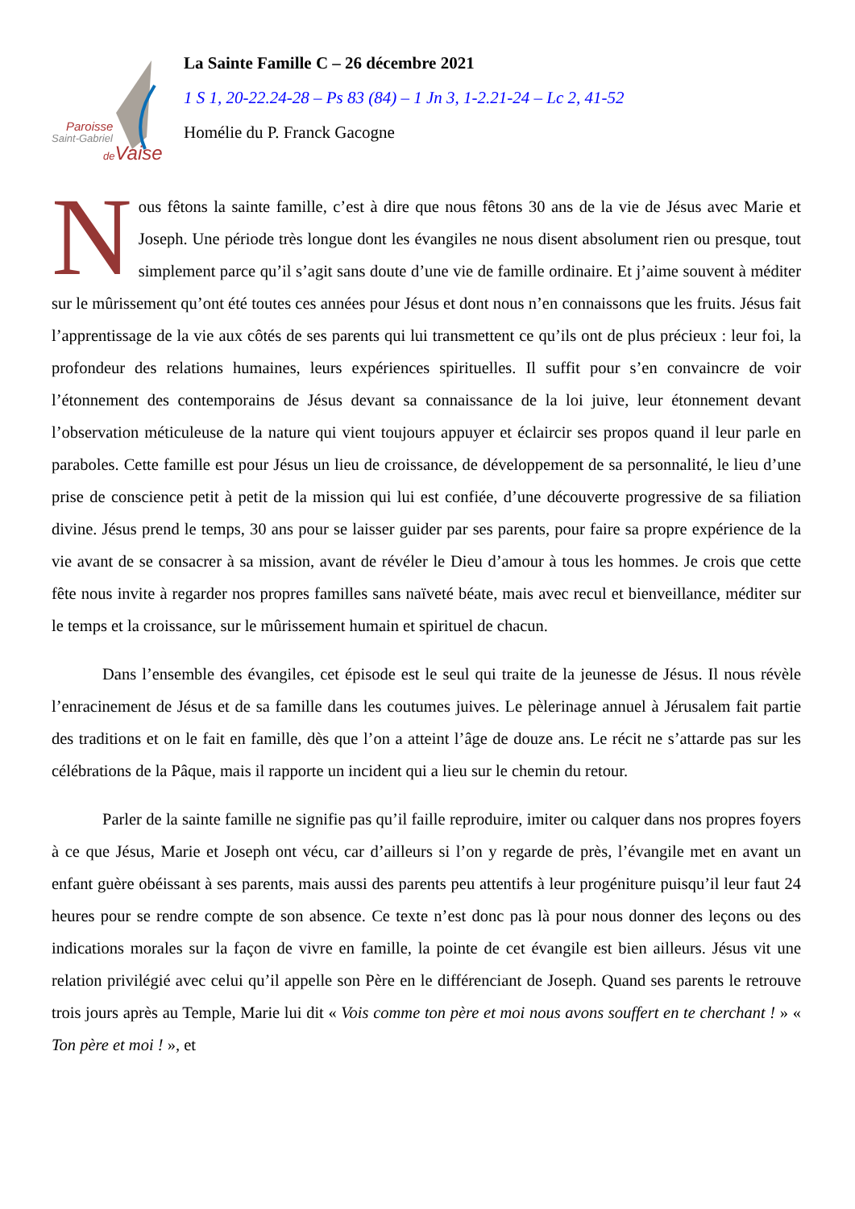Paroisse
Saint-Gabriel
de Vaise
La Sainte Famille C – 26 décembre 2021
1 S 1, 20-22.24-28 – Ps 83 (84) – 1 Jn 3, 1-2.21-24 – Lc 2, 41-52
Homélie du P. Franck Gacogne
Nous fêtons la sainte famille, c’est à dire que nous fêtons 30 ans de la vie de Jésus avec Marie et Joseph. Une période très longue dont les évangiles ne nous disent absolument rien ou presque, tout simplement parce qu’il s’agit sans doute d’une vie de famille ordinaire. Et j’aime souvent à méditer sur le mûrissement qu’ont été toutes ces années pour Jésus et dont nous n’en connaissons que les fruits. Jésus fait l’apprentissage de la vie aux côtés de ses parents qui lui transmettent ce qu’ils ont de plus précieux : leur foi, la profondeur des relations humaines, leurs expériences spirituelles. Il suffit pour s’en convaincre de voir l’étonnement des contemporains de Jésus devant sa connaissance de la loi juive, leur étonnement devant l’observation méticuleuse de la nature qui vient toujours appuyer et éclaircir ses propos quand il leur parle en paraboles. Cette famille est pour Jésus un lieu de croissance, de développement de sa personnalité, le lieu d’une prise de conscience petit à petit de la mission qui lui est confiée, d’une découverte progressive de sa filiation divine. Jésus prend le temps, 30 ans pour se laisser guider par ses parents, pour faire sa propre expérience de la vie avant de se consacrer à sa mission, avant de révéler le Dieu d’amour à tous les hommes. Je crois que cette fête nous invite à regarder nos propres familles sans naïveté béate, mais avec recul et bienveillance, méditer sur le temps et la croissance, sur le mûrissement humain et spirituel de chacun.
Dans l’ensemble des évangiles, cet épisode est le seul qui traite de la jeunesse de Jésus. Il nous révèle l’enracinement de Jésus et de sa famille dans les coutumes juives. Le pèlerinage annuel à Jérusalem fait partie des traditions et on le fait en famille, dès que l’on a atteint l’âge de douze ans. Le récit ne s’attarde pas sur les célébrations de la Pâque, mais il rapporte un incident qui a lieu sur le chemin du retour.
Parler de la sainte famille ne signifie pas qu’il faille reproduire, imiter ou calquer dans nos propres foyers à ce que Jésus, Marie et Joseph ont vécu, car d’ailleurs si l’on y regarde de près, l’évangile met en avant un enfant guère obéissant à ses parents, mais aussi des parents peu attentifs à leur progéniture puisqu’il leur faut 24 heures pour se rendre compte de son absence. Ce texte n’est donc pas là pour nous donner des leçons ou des indications morales sur la façon de vivre en famille, la pointe de cet évangile est bien ailleurs. Jésus vit une relation privilégié avec celui qu’il appelle son Père en le différenciant de Joseph. Quand ses parents le retrouve trois jours après au Temple, Marie lui dit « Vois comme ton père et moi nous avons souffert en te cherchant ! » « Ton père et moi ! », et